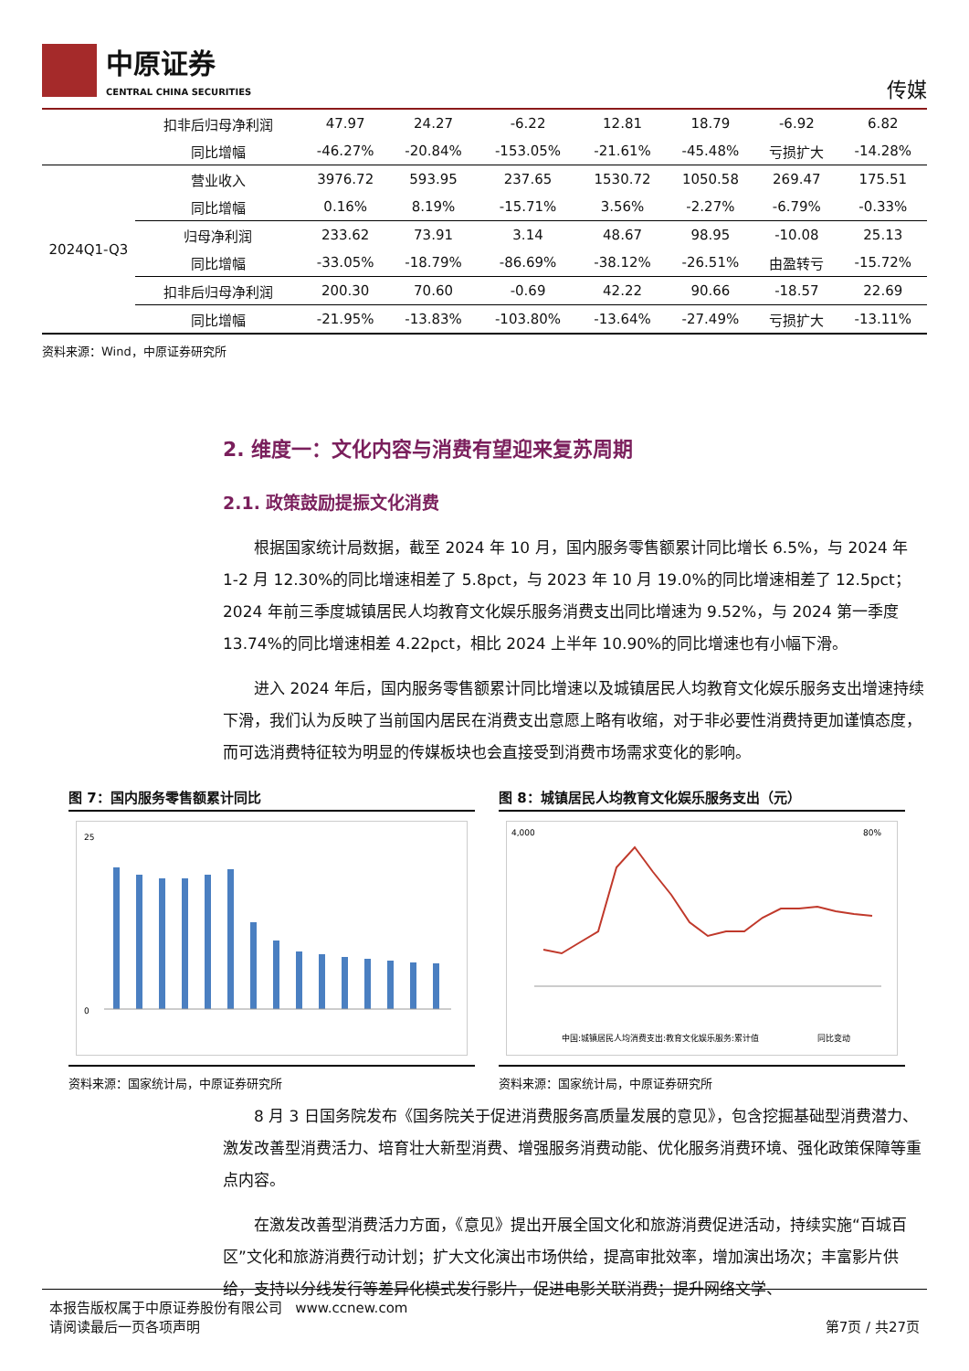中原证券
CENTRAL CHINA SECURITIES
传媒
| | 扣非后归母净利润 | 47.97 | 24.27 | -6.22 | 12.81 | 18.79 | -6.92 | 6.82 |
| | 同比增幅 | -46.27% | -20.84% | -153.05% | -21.61% | -45.48% | 亏损扩大 | -14.28% |
| 2024Q1-Q3 | 营业收入 | 3976.72 | 593.95 | 237.65 | 1530.72 | 1050.58 | 269.47 | 175.51 |
| | 同比增幅 | 0.16% | 8.19% | -15.71% | 3.56% | -2.27% | -6.79% | -0.33% |
| | 归母净利润 | 233.62 | 73.91 | 3.14 | 48.67 | 98.95 | -10.08 | 25.13 |
| | 同比增幅 | -33.05% | -18.79% | -86.69% | -38.12% | -26.51% | 由盈转亏 | -15.72% |
| | 扣非后归母净利润 | 200.30 | 70.60 | -0.69 | 42.22 | 90.66 | -18.57 | 22.69 |
| | 同比增幅 | -21.95% | -13.83% | -103.80% | -13.64% | -27.49% | 亏损扩大 | -13.11% |
资料来源：Wind，中原证券研究所
2. 维度一：文化内容与消费有望迎来复苏周期
2.1. 政策鼓励提振文化消费
根据国家统计局数据，截至 2024 年 10 月，国内服务零售额累计同比增长 6.5%，与 2024 年 1-2 月 12.30%的同比增速相差了 5.8pct，与 2023 年 10 月 19.0%的同比增速相差了 12.5pct；2024 年前三季度城镇居民人均教育文化娱乐服务消费支出同比增速为 9.52%，与 2024 第一季度 13.74%的同比增速相差 4.22pct，相比 2024 上半年 10.90%的同比增速也有小幅下滑。
进入 2024 年后，国内服务零售额累计同比增速以及城镇居民人均教育文化娱乐服务支出增速持续下滑，我们认为反映了当前国内居民在消费支出意愿上略有收缩，对于非必要性消费持更加谨慎态度，而可选消费特征较为明显的传媒板块也会直接受到消费市场需求变化的影响。
图 7：国内服务零售额累计同比
25
0
资料来源：国家统计局，中原证券研究所
图 8：城镇居民人均教育文化娱乐服务支出（元）
4,000
80%
中国:城镇居民人均消费支出:教育文化娱乐服务:累计值
同比变动
资料来源：国家统计局，中原证券研究所
8 月 3 日国务院发布《国务院关于促进消费服务高质量发展的意见》，包含挖掘基础型消费潜力、激发改善型消费活力、培育壮大新型消费、增强服务消费动能、优化服务消费环境、强化政策保障等重点内容。
在激发改善型消费活力方面，《意见》提出开展全国文化和旅游消费促进活动，持续实施“百城百区”文化和旅游消费行动计划；扩大文化演出市场供给，提高审批效率，增加演出场次；丰富影片供给，支持以分线发行等差异化模式发行影片，促进电影关联消费；提升网络文学、
本报告版权属于中原证券股份有限公司 www.ccnew.com
请阅读最后一页各项声明 第7页 / 共27页